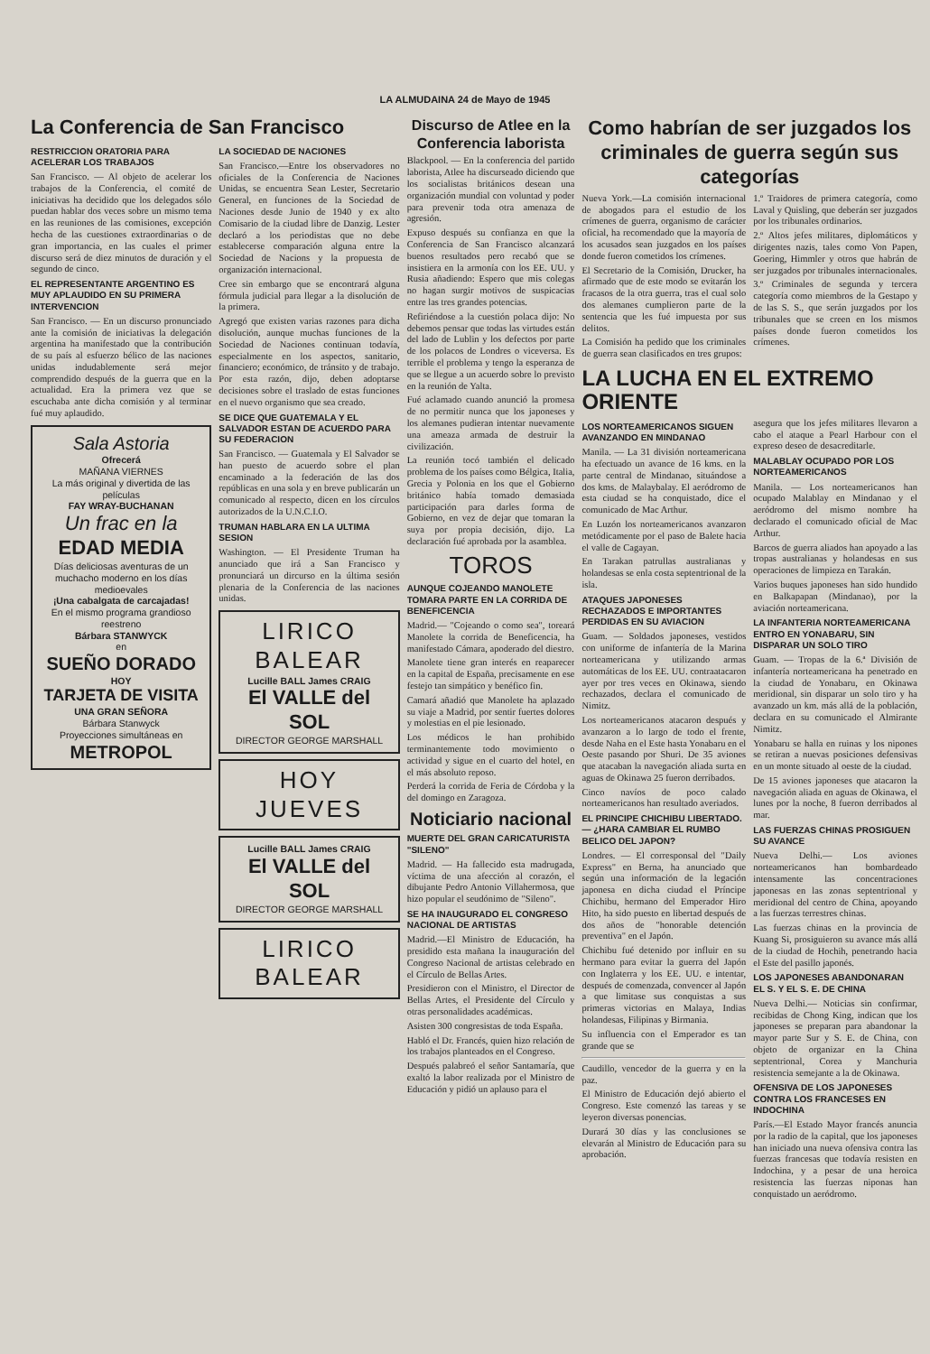LA ALMUDAINA 24 de Mayo de 1945
La Conferencia de San Francisco
RESTRICCION ORATORIA PARA ACELERAR LOS TRABAJOS
San Francisco. — Al objeto de acelerar los trabajos de la Conferencia, el comité de iniciativas ha decidido que los delegados sólo puedan hablar dos veces sobre un mismo tema en las reuniones de las comisiones, excepción hecha de las cuestiones extraordinarias o de gran importancia, en las cuales el primer discurso será de diez minutos de duración y el segundo de cinco.
EL REPRESENTANTE ARGENTINO ES MUY APLAUDIDO EN SU PRIMERA INTERVENCION
San Francisco. — En un discurso pronunciado ante la comisión de iniciativas la delegación argentina ha manifestado que la contribución de su país al esfuerzo bélico de las naciones unidas indudablemente será mejor comprendido después de la guerra que en la actualidad. Era la primera vez que se escuchaba ante dicha comisión y al terminar fué muy aplaudido.
Sala Astoria
Ofrecerá
MAÑANA VIERNES
La más original y divertida de las películas
FAY WRAY-BUCHANAN
Un frac en la
EDAD MEDIA
Días deliciosas aventuras de un muchacho moderno en los días medioevales
¡Una cabalgata de carcajadas!
En el mismo programa grandioso reestreno
Bárbara STANWYCK
en
SUEÑO DORADO
HOY
TARJETA DE VISITA
UNA GRAN SEÑORA
Bárbara Stanwyck
Proyecciones simultáneas en
METROPOL
LA SOCIEDAD DE NACIONES
San Francisco.—Entre los observadores no oficiales de la Conferencia de Naciones Unidas, se encuentra Sean Lester, Secretario General, en funciones de la Sociedad de Naciones desde Junio de 1940 y ex alto Comisario de la ciudad libre de Danzig. Lester declaró a los periodistas que no debe establecerse comparación alguna entre la Sociedad de Nacions y la propuesta de organización internacional.
Cree sin embargo que se encontrará alguna fórmula judicial para llegar a la disolución de la primera.
Agregó que existen varias razones para dicha disolución, aunque muchas funciones de la Sociedad de Naciones continuan todavía, especialmente en los aspectos, sanitario, financiero; económico, de tránsito y de trabajo. Por esta razón, dijo, deben adoptarse decisiones sobre el traslado de estas funciones en el nuevo organismo que sea creado.
SE DICE QUE GUATEMALA Y EL SALVADOR ESTAN DE ACUERDO PARA SU FEDERACION
San Francisco. — Guatemala y El Salvador se han puesto de acuerdo sobre el plan encaminado a la federación de las dos repúblicas en una sola y en breve publicarán un comunicado al respecto, dicen en los círculos autorizados de la U.N.C.I.O.
TRUMAN HABLARA EN LA ULTIMA SESION
Washington. — El Presidente Truman ha anunciado que irá a San Francisco y pronunciará un dircurso en la última sesión plenaria de la Conferencia de las naciones unidas.
LIRICO BALEAR
Lucille BALL James CRAIG
El VALLE del SOL
DIRECTOR GEORGE MARSHALL
HOY JUEVES
Lucille BALL James CRAIG
El VALLE del SOL
DIRECTOR GEORGE MARSHALL
LIRICO BALEAR
Discurso de Atlee en la Conferencia laborista
Blackpool. — En la conferencia del partido laborista, Atlee ha discurseado diciendo que los socialistas británicos desean una organización mundial con voluntad y poder para prevenir toda otra amenaza de agresión.
Expuso después su confianza en que la Conferencia de San Francisco alcanzará buenos resultados pero recabó que se insistiera en la armonía con los EE. UU. y Rusia añadiendo: Espero que mis colegas no hagan surgir motivos de suspicacias entre las tres grandes potencias.
Refiriéndose a la cuestión polaca dijo: No debemos pensar que todas las virtudes están del lado de Lublin y los defectos por parte de los polacos de Londres o viceversa. Es terrible el problema y tengo la esperanza de que se llegue a un acuerdo sobre lo previsto en la reunión de Yalta.
Fué aclamado cuando anunció la promesa de no permitir nunca que los japoneses y los alemanes pudieran intentar nuevamente una ameaza armada de destruir la civilización.
La reunión tocó también el delicado problema de los países como Bélgica, Italia, Grecia y Polonia en los que el Gobierno británico había tomado demasiada participación para darles forma de Gobierno, en vez de dejar que tomaran la suya por propia decisión, dijo. La declaración fué aprobada por la asamblea.
TOROS
AUNQUE COJEANDO MANOLETE TOMARA PARTE EN LA CORRIDA DE BENEFICENCIA
Madrid.— "Cojeando o como sea", toreará Manolete la corrida de Beneficencia, ha manifestado Cámara, apoderado del diestro.
Manolete tiene gran interés en reaparecer en la capital de España, precisamente en ese festejo tan simpático y benéfico fin.
Camará añadió que Manolete ha aplazado su viaje a Madrid, por sentir fuertes dolores y molestias en el pie lesionado.
Los médicos le han prohibido terminantemente todo movimiento o actividad y sigue en el cuarto del hotel, en el más absoluto reposo.
Perderá la corrida de Feria de Córdoba y la del domingo en Zaragoza.
Noticiario nacional
MUERTE DEL GRAN CARICATURISTA "SILENO"
Madrid. — Ha fallecido esta madrugada, víctima de una afección al corazón, el dibujante Pedro Antonio Villahermosa, que hizo popular el seudónimo de "Sileno".
SE HA INAUGURADO EL CONGRESO NACIONAL DE ARTISTAS
Madrid.—El Ministro de Educación, ha presidido esta mañana la inauguración del Congreso Nacional de artistas celebrado en el Círculo de Bellas Artes.
Presidieron con el Ministro, el Director de Bellas Artes, el Presidente del Círculo y otras personalidades académicas.
Asisten 300 congresistas de toda España.
Habló el Dr. Francés, quien hizo relación de los trabajos planteados en el Congreso.
Después palabreó el señor Santamaría, que exaltó la labor realizada por el Ministro de Educación y pidió un aplauso para el
Como habrían de ser juzgados los criminales de guerra según sus categorías
Nueva York.—La comisión internacional de abogados para el estudio de los crímenes de guerra, organismo de carácter oficial, ha recomendado que la mayoría de los acusados sean juzgados en los países donde fueron cometidos los crímenes.
El Secretario de la Comisión, Drucker, ha afirmado que de este modo se evitarán los fracasos de la otra guerra, tras el cual solo dos alemanes cumplieron parte de la sentencia que les fué impuesta por sus delitos.
La Comisión ha pedido que los criminales de guerra sean clasificados en tres grupos:
1.º Traidores de primera categoría, como Laval y Quisling, que deberán ser juzgados por los tribunales ordinarios.
2.º Altos jefes militares, diplomáticos y dirigentes nazis, tales como Von Papen, Goering, Himmler y otros que habrán de ser juzgados por tribunales internacionales.
3.º Criminales de segunda y tercera categoría como miembros de la Gestapo y de las S. S., que serán juzgados por los tribunales que se creen en los mismos países donde fueron cometidos los crímenes.
LA LUCHA EN EL EXTREMO ORIENTE
LOS NORTEAMERICANOS SIGUEN AVANZANDO EN MINDANAO
Manila. — La 31 división norteamericana ha efectuado un avance de 16 kms. en la parte central de Mindanao, situándose a dos kms. de Malaybalay. El aeródromo de esta ciudad se ha conquistado, dice el comunicado de Mac Arthur.
En Luzón los norteamericanos avanzaron metódicamente por el paso de Balete hacia el valle de Cagayan.
En Tarakan patrullas australianas y holandesas se enla costa septentrional de la isla.
ATAQUES JAPONESES RECHAZADOS E IMPORTANTES PERDIDAS EN SU AVIACION
Guam. — Soldados japoneses, vestidos con uniforme de infantería de la Marina norteamericana y utilizando armas automáticas de los EE. UU. contraatacaron ayer por tres veces en Okinawa, siendo rechazados, declara el comunicado de Nimitz.
Los norteamericanos atacaron después y avanzaron a lo largo de todo el frente, desde Naha en el Este hasta Yonabaru en el Oeste pasando por Shuri. De 35 aviones que atacaban la navegación aliada surta en aguas de Okinawa 25 fueron derribados.
Cinco navíos de poco calado norteamericanos han resultado averiados.
EL PRINCIPE CHICHIBU LIBERTADO. — ¿HARA CAMBIAR EL RUMBO BELICO DEL JAPON?
Londres. — El corresponsal del "Daily Express" en Berna, ha anunciado que según una información de la legación japonesa en dicha ciudad el Príncipe Chichibu, hermano del Emperador Hiro Hito, ha sido puesto en libertad después de dos años de "honorable detención preventiva" en el Japón.
Chichibu fué detenido por influir en su hermano para evitar la guerra del Japón con Inglaterra y los EE. UU. e intentar, después de comenzada, convencer al Japón a que limitase sus conquistas a sus primeras victorias en Malaya, Indias holandesas, Filipinas y Birmania.
Su influencia con el Emperador es tan grande que se
Caudillo, vencedor de la guerra y en la paz.
El Ministro de Educación dejó abierto el Congreso. Este comenzó las tareas y se leyeron diversas ponencias.
Durará 30 días y las conclusiones se elevarán al Ministro de Educación para su aprobación.
asegura que los jefes militares llevaron a cabo el ataque a Pearl Harbour con el expreso deseo de desacreditarle.
MALABLAY OCUPADO POR LOS NORTEAMERICANOS
Manila. — Los norteamericanos han ocupado Malablay en Mindanao y el aeródromo del mismo nombre ha declarado el comunicado oficial de Mac Arthur.
Barcos de guerra aliados han apoyado a las tropas australianas y holandesas en sus operaciones de limpieza en Tarakán.
Varios buques japoneses han sido hundido en Balkapapan (Mindanao), por la aviación norteamericana.
LA INFANTERIA NORTEAMERICANA ENTRO EN YONABARU, SIN DISPARAR UN SOLO TIRO
Guam. — Tropas de la 6.ª División de infantería norteamericana ha penetrado en la ciudad de Yonabaru, en Okinawa meridional, sin disparar un solo tiro y ha avanzado un km. más allá de la población, declara en su comunicado el Almirante Nimitz.
Yonabaru se halla en ruinas y los nipones se retiran a nuevas posiciones defensivas en un monte situado al oeste de la ciudad.
De 15 aviones japoneses que atacaron la navegación aliada en aguas de Okinawa, el lunes por la noche, 8 fueron derribados al mar.
LAS FUERZAS CHINAS PROSIGUEN SU AVANCE
Nueva Delhi.— Los aviones norteamericanos han bombardeado intensamente las concentraciones japonesas en las zonas septentrional y meridional del centro de China, apoyando a las fuerzas terrestres chinas.
Las fuerzas chinas en la provincia de Kuang Si, prosiguieron su avance más allá de la ciudad de Hochih, penetrando hacia el Este del pasillo japonés.
LOS JAPONESES ABANDONARAN EL S. Y EL S. E. DE CHINA
Nueva Delhi.— Noticias sin confirmar, recibidas de Chong King, indican que los japoneses se preparan para abandonar la mayor parte Sur y S. E. de China, con objeto de organizar en la China septentrional, Corea y Manchuria resistencia semejante a la de Okinawa.
OFENSIVA DE LOS JAPONESES CONTRA LOS FRANCESES EN INDOCHINA
París.—El Estado Mayor francés anuncia por la radio de la capital, que los japoneses han iniciado una nueva ofensiva contra las fuerzas francesas que todavía resisten en Indochina, y a pesar de una heroica resistencia las fuerzas niponas han conquistado un aeródromo.